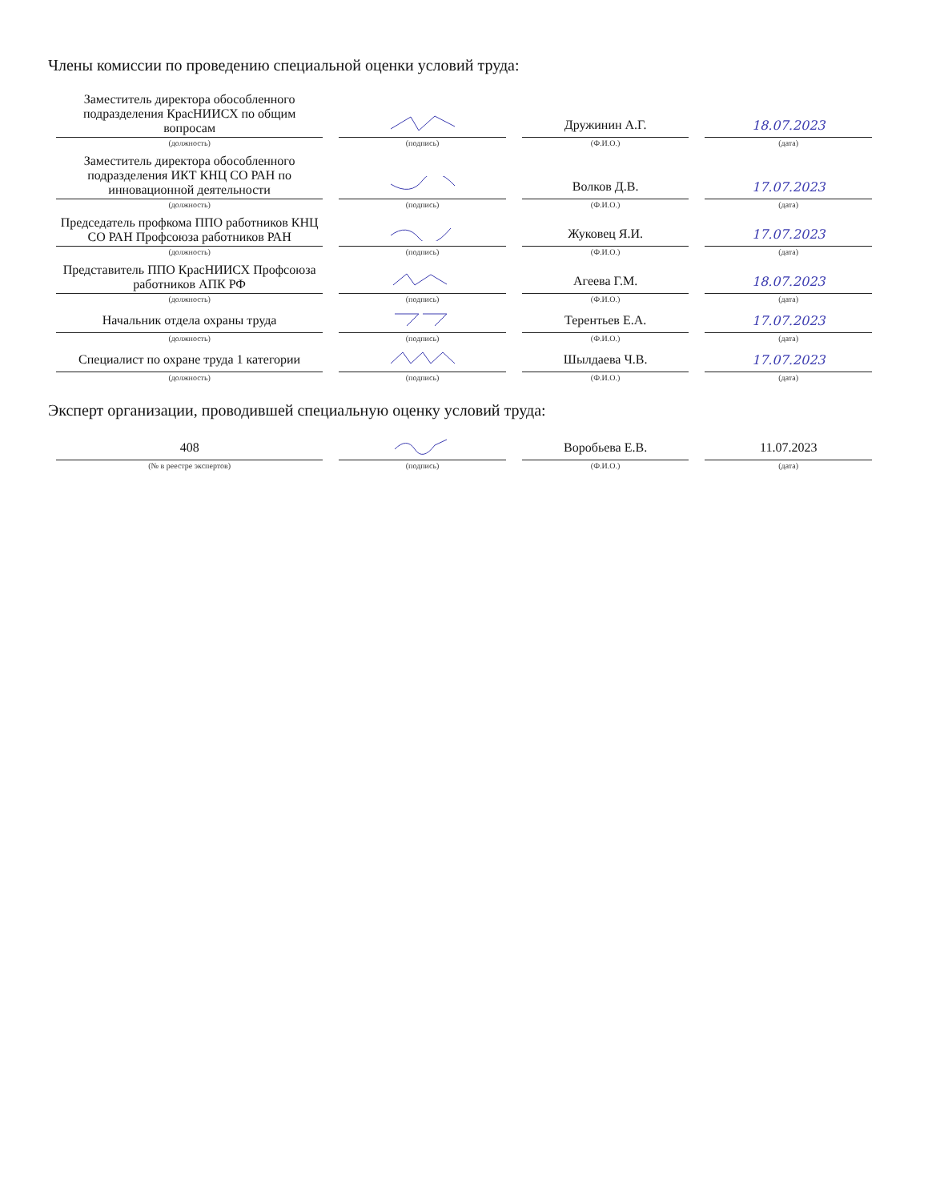Члены комиссии по проведению специальной оценки условий труда:
| Заместитель директора обособленного подразделения КрасНИИСХ по общим вопросам (должность) | (подпись) | Дружинин А.Г. (Ф.И.О.) | 18.07.2023 (дата) |
| Заместитель директора обособленного подразделения ИКТ КНЦ СО РАН по инновационной деятельности (должность) | (подпись) | Волков Д.В. (Ф.И.О.) | 17.07.2023 (дата) |
| Председатель профкома ППО работников КНЦ СО РАН Профсоюза работников РАН (должность) | (подпись) | Жуковец Я.И. (Ф.И.О.) | 17.07.2023 (дата) |
| Представитель ППО КрасНИИСХ Профсоюза работников АПК РФ (должность) | (подпись) | Агеева Г.М. (Ф.И.О.) | 18.07.2023 (дата) |
| Начальник отдела охраны труда (должность) | (подпись) | Терентьев Е.А. (Ф.И.О.) | 17.07.2023 (дата) |
| Специалист по охране труда 1 категории (должность) | (подпись) | Шылдаева Ч.В. (Ф.И.О.) | 17.07.2023 (дата) |
Эксперт организации, проводившей специальную оценку условий труда:
| 408 (№ в реестре экспертов) | (подпись) | Воробьева Е.В. (Ф.И.О.) | 11.07.2023 (дата) |